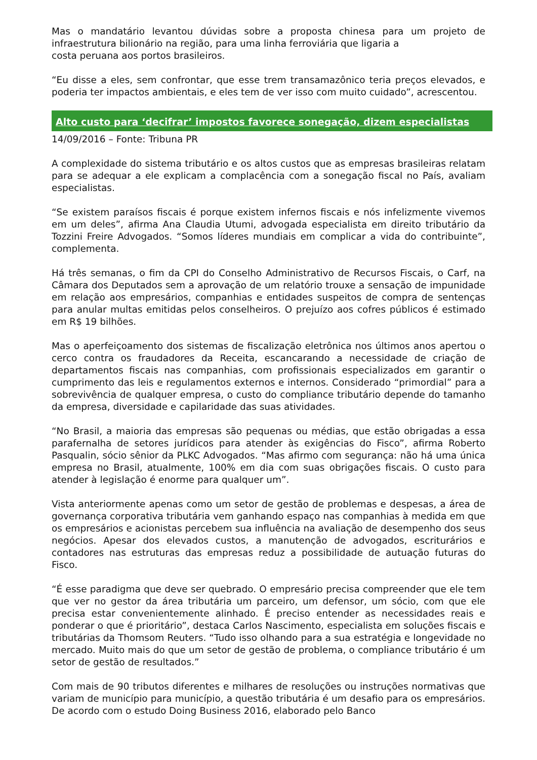Mas o mandatário levantou dúvidas sobre a proposta chinesa para um projeto de infraestrutura bilionário na região, para uma linha ferroviária que ligaria a
costa peruana aos portos brasileiros.
“Eu disse a eles, sem confrontar, que esse trem transamazônico teria preços elevados, e poderia ter impactos ambientais, e eles tem de ver isso com muito cuidado”, acrescentou.
Alto custo para ‘decifrar’ impostos favorece sonegação, dizem especialistas
14/09/2016 – Fonte: Tribuna PR
A complexidade do sistema tributário e os altos custos que as empresas brasileiras relatam para se adequar a ele explicam a complacência com a sonegação fiscal no País, avaliam especialistas.
“Se existem paraísos fiscais é porque existem infernos fiscais e nós infelizmente vivemos em um deles”, afirma Ana Claudia Utumi, advogada especialista em direito tributário da Tozzini Freire Advogados. “Somos líderes mundiais em complicar a vida do contribuinte”, complementa.
Há três semanas, o fim da CPI do Conselho Administrativo de Recursos Fiscais, o Carf, na Câmara dos Deputados sem a aprovação de um relatório trouxe a sensação de impunidade em relação aos empresários, companhias e entidades suspeitos de compra de sentenças para anular multas emitidas pelos conselheiros. O prejuízo aos cofres públicos é estimado em R$ 19 bilhões.
Mas o aperfeiçoamento dos sistemas de fiscalização eletrônica nos últimos anos apertou o cerco contra os fraudadores da Receita, escancarando a necessidade de criação de departamentos fiscais nas companhias, com profissionais especializados em garantir o cumprimento das leis e regulamentos externos e internos. Considerado “primordial” para a sobrevivência de qualquer empresa, o custo do compliance tributário depende do tamanho da empresa, diversidade e capilaridade das suas atividades.
“No Brasil, a maioria das empresas são pequenas ou médias, que estão obrigadas a essa parafernalha de setores jurídicos para atender às exigências do Fisco”, afirma Roberto Pasqualin, sócio sênior da PLKC Advogados. “Mas afirmo com segurança: não há uma única empresa no Brasil, atualmente, 100% em dia com suas obrigações fiscais. O custo para atender à legislação é enorme para qualquer um”.
Vista anteriormente apenas como um setor de gestão de problemas e despesas, a área de governança corporativa tributária vem ganhando espaço nas companhias à medida em que os empresários e acionistas percebem sua influência na avaliação de desempenho dos seus negócios. Apesar dos elevados custos, a manutenção de advogados, escriturários e contadores nas estruturas das empresas reduz a possibilidade de autuação futuras do Fisco.
“É esse paradigma que deve ser quebrado. O empresário precisa compreender que ele tem que ver no gestor da área tributária um parceiro, um defensor, um sócio, com que ele precisa estar convenientemente alinhado. É preciso entender as necessidades reais e ponderar o que é prioritário”, destaca Carlos Nascimento, especialista em soluções fiscais e tributárias da Thomsom Reuters. “Tudo isso olhando para a sua estratégia e longevidade no mercado. Muito mais do que um setor de gestão de problema, o compliance tributário é um setor de gestão de resultados.”
Com mais de 90 tributos diferentes e milhares de resoluções ou instruções normativas que variam de município para município, a questão tributária é um desafio para os empresários. De acordo com o estudo Doing Business 2016, elaborado pelo Banco